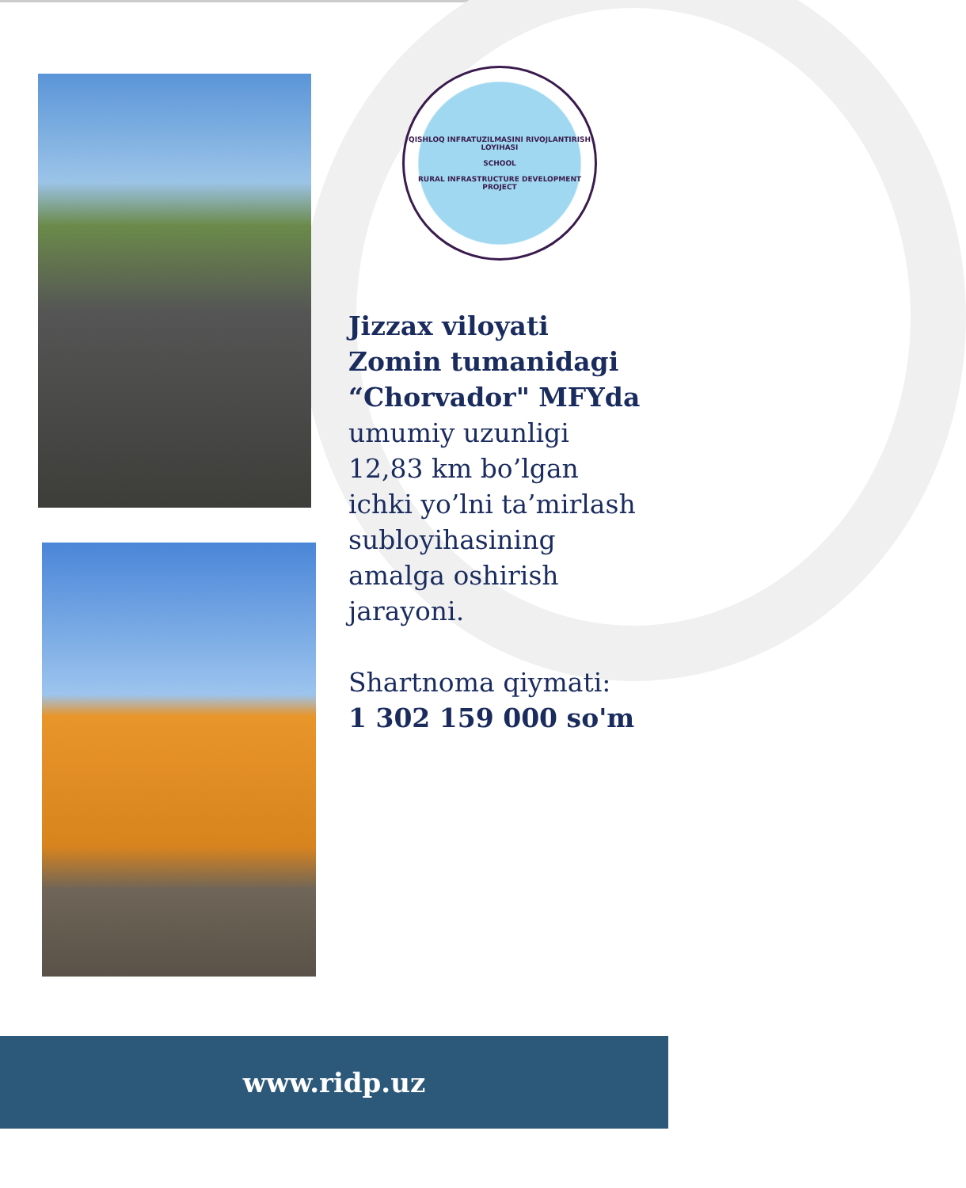QISHLOQ INFRATUZILMASINI RIVOJLANTIRISH LOYIHASI
SCHOOL
RURAL INFRASTRUCTURE DEVELOPMENT PROJECT
Jizzax viloyati
Zomin tumanidagi
“Chorvador" MFYda
umumiy uzunligi
12,83 km bo’lgan ichki yo’lni ta’mirlash subloyihasining amalga oshirish jarayoni.
Shartnoma qiymati:
1 302 159 000 so'm
www.ridp.uz